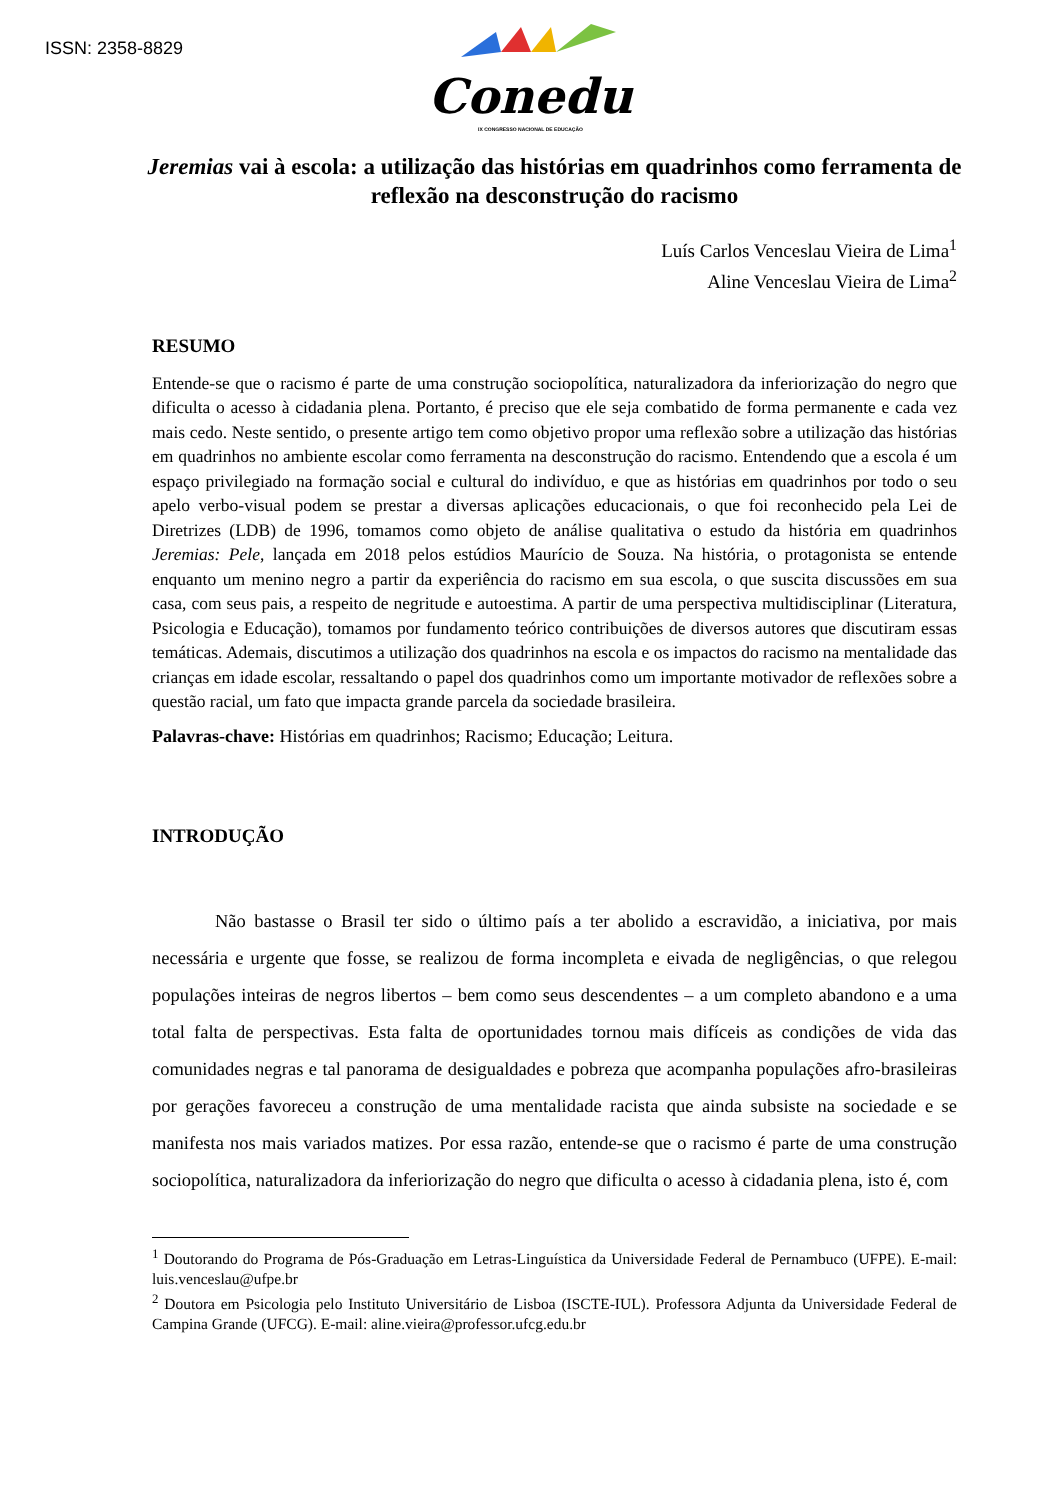ISSN: 2358-8829
Conedu
IX CONGRESSO NACIONAL DE EDUCAÇÃO
Jeremias vai à escola: a utilização das histórias em quadrinhos como ferramenta de reflexão na desconstrução do racismo
Luís Carlos Venceslau Vieira de Lima<sup>1</sup>
Aline Venceslau Vieira de Lima<sup>2</sup>
RESUMO
Entende-se que o racismo é parte de uma construção sociopolítica, naturalizadora da inferiorização do negro que dificulta o acesso à cidadania plena. Portanto, é preciso que ele seja combatido de forma permanente e cada vez mais cedo. Neste sentido, o presente artigo tem como objetivo propor uma reflexão sobre a utilização das histórias em quadrinhos no ambiente escolar como ferramenta na desconstrução do racismo. Entendendo que a escola é um espaço privilegiado na formação social e cultural do indivíduo, e que as histórias em quadrinhos por todo o seu apelo verbo-visual podem se prestar a diversas aplicações educacionais, o que foi reconhecido pela Lei de Diretrizes (LDB) de 1996, tomamos como objeto de análise qualitativa o estudo da história em quadrinhos Jeremias: Pele, lançada em 2018 pelos estúdios Maurício de Souza. Na história, o protagonista se entende enquanto um menino negro a partir da experiência do racismo em sua escola, o que suscita discussões em sua casa, com seus pais, a respeito de negritude e autoestima. A partir de uma perspectiva multidisciplinar (Literatura, Psicologia e Educação), tomamos por fundamento teórico contribuições de diversos autores que discutiram essas temáticas. Ademais, discutimos a utilização dos quadrinhos na escola e os impactos do racismo na mentalidade das crianças em idade escolar, ressaltando o papel dos quadrinhos como um importante motivador de reflexões sobre a questão racial, um fato que impacta grande parcela da sociedade brasileira.
Palavras-chave: Histórias em quadrinhos; Racismo; Educação; Leitura.
INTRODUÇÃO
Não bastasse o Brasil ter sido o último país a ter abolido a escravidão, a iniciativa, por mais necessária e urgente que fosse, se realizou de forma incompleta e eivada de negligências, o que relegou populações inteiras de negros libertos – bem como seus descendentes – a um completo abandono e a uma total falta de perspectivas. Esta falta de oportunidades tornou mais difíceis as condições de vida das comunidades negras e tal panorama de desigualdades e pobreza que acompanha populações afro-brasileiras por gerações favoreceu a construção de uma mentalidade racista que ainda subsiste na sociedade e se manifesta nos mais variados matizes. Por essa razão, entende-se que o racismo é parte de uma construção sociopolítica, naturalizadora da inferiorização do negro que dificulta o acesso à cidadania plena, isto é, com
<sup>1</sup> Doutorando do Programa de Pós-Graduação em Letras-Linguística da Universidade Federal de Pernambuco (UFPE). E-mail: luis.venceslau@ufpe.br
<sup>2</sup> Doutora em Psicologia pelo Instituto Universitário de Lisboa (ISCTE-IUL). Professora Adjunta da Universidade Federal de Campina Grande (UFCG). E-mail: aline.vieira@professor.ufcg.edu.br